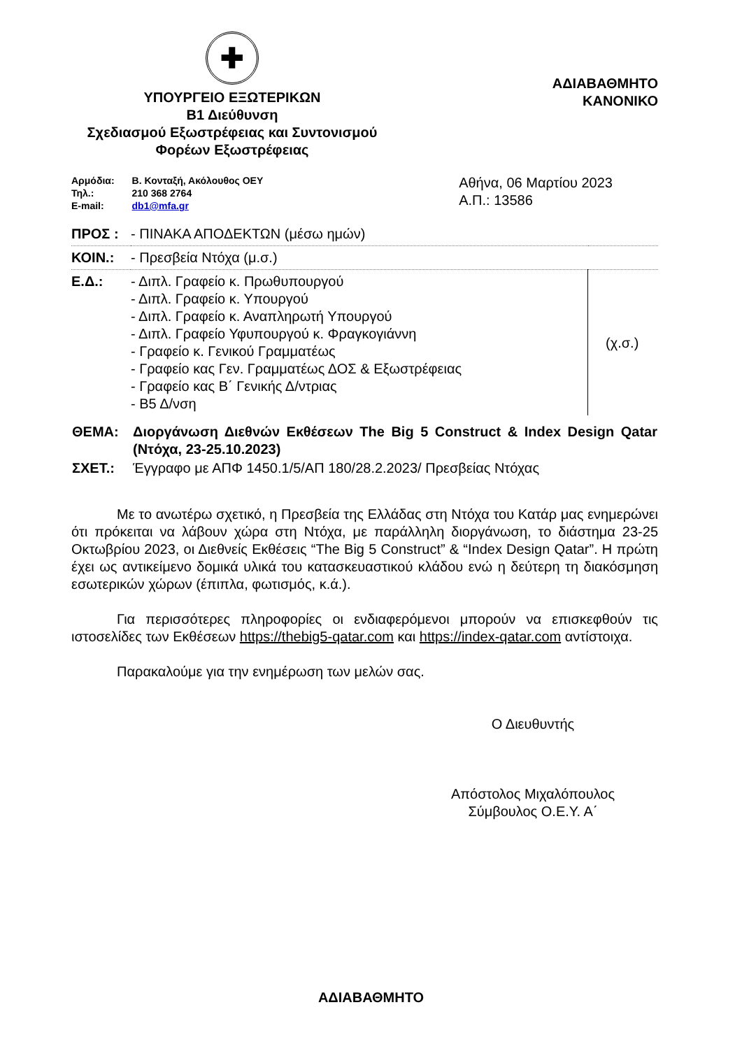✚
ΥΠΟΥΡΓΕΙΟ ΕΞΩΤΕΡΙΚΩΝ
Β1 Διεύθυνση
Σχεδιασμού Εξωστρέφειας και Συντονισμού
Φορέων Εξωστρέφειας
ΑΔΙΑΒΑΘΜΗΤΟ
ΚΑΝΟΝΙΚΟ
| Αρμόδια: | Β. Κονταξή, Ακόλουθος ΟΕΥ |
| Τηλ.: | 210 368 2764 |
| E-mail: | db1@mfa.gr |
Αθήνα, 06 Μαρτίου 2023
Α.Π.: 13586
| ΠΡΟΣ : | - ΠΙΝΑΚΑ ΑΠΟΔΕΚΤΩΝ (μέσω ημών) | |
| ΚΟΙΝ.: | - Πρεσβεία Ντόχα (μ.σ.) | |
| Ε.Δ.: | - Διπλ. Γραφείο κ. Πρωθυπουργού - Διπλ. Γραφείο κ. Υπουργού - Διπλ. Γραφείο κ. Αναπληρωτή Υπουργού - Διπλ. Γραφείο Υφυπουργού κ. Φραγκογιάννη - Γραφείο κ. Γενικού Γραμματέως - Γραφείο κας Γεν. Γραμματέως ΔΟΣ & Εξωστρέφειας - Γραφείο κας Β΄ Γενικής Δ/ντριας - Β5 Δ/νση | (χ.σ.) |
| ΘΕΜΑ: | Διοργάνωση Διεθνών Εκθέσεων The Big 5 Construct & Index Design Qatar (Ντόχα, 23-25.10.2023) |
| ΣΧΕΤ.: | Έγγραφο με ΑΠΦ 1450.1/5/ΑΠ 180/28.2.2023/ Πρεσβείας Ντόχας |
Με το ανωτέρω σχετικό, η Πρεσβεία της Ελλάδας στη Ντόχα του Κατάρ μας ενημερώνει ότι πρόκειται να λάβουν χώρα στη Ντόχα, με παράλληλη διοργάνωση, το διάστημα 23-25 Οκτωβρίου 2023, οι Διεθνείς Εκθέσεις “The Big 5 Construct” & “Index Design Qatar”. Η πρώτη έχει ως αντικείμενο δομικά υλικά του κατασκευαστικού κλάδου ενώ η δεύτερη τη διακόσμηση εσωτερικών χώρων (έπιπλα, φωτισμός, κ.ά.).
Για περισσότερες πληροφορίες οι ενδιαφερόμενοι μπορούν να επισκεφθούν τις ιστοσελίδες των Εκθέσεων https://thebig5-qatar.com και https://index-qatar.com αντίστοιχα.
Παρακαλούμε για την ενημέρωση των μελών σας.
Ο Διευθυντής
Απόστολος Μιχαλόπουλος
Σύμβουλος Ο.Ε.Υ. Α΄
ΑΔΙΑΒΑΘΜΗΤΟ